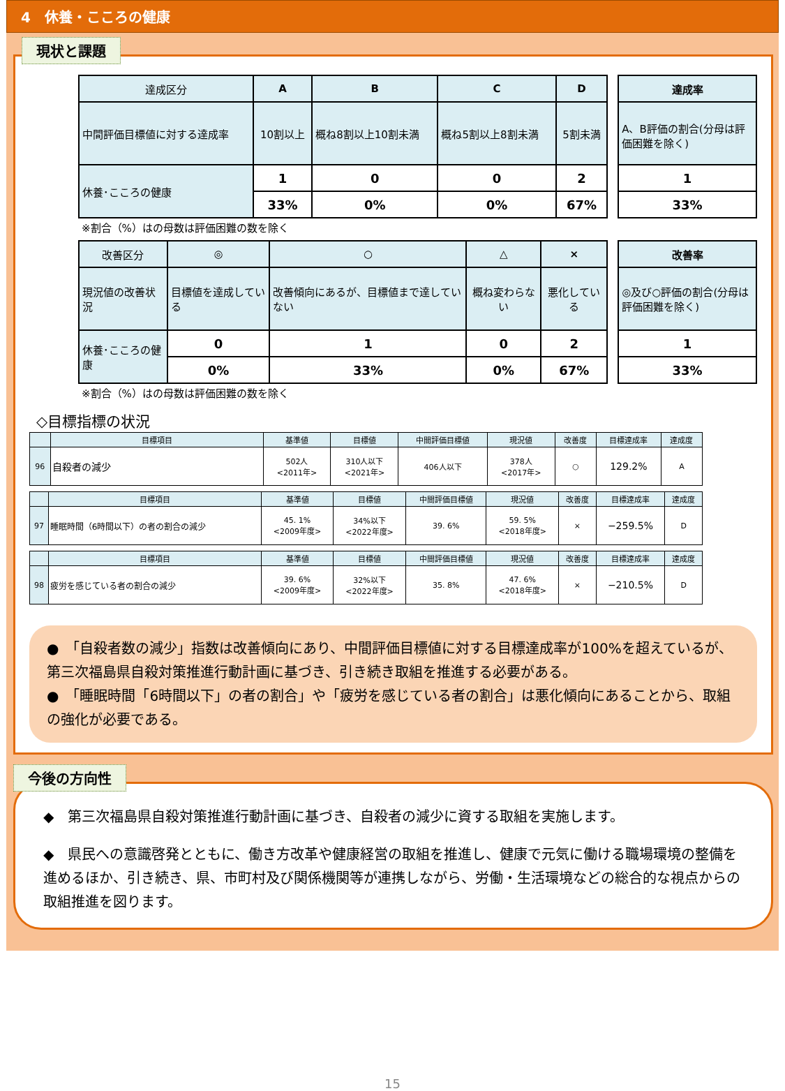4　休養・こころの健康
現状と課題
| 達成区分 | A | B | C | D |
| --- | --- | --- | --- | --- |
| 中間評価目標値に対する達成率 | 10割以上 | 概ね8割以上10割未満 | 概ね5割以上8割未満 | 5割未満 |
| 休養･こころの健康 | 1 | 0 | 0 | 2 |
| | 33% | 0% | 0% | 67% |
| 達成率 |
| --- |
| A、B評価の割合(分母は評価困難を除く) |
| 1 |
| 33% |
※割合（%）はの母数は評価困難の数を除く
| 改善区分 | ◎ | ○ | △ | × |
| --- | --- | --- | --- | --- |
| 現況値の改善状況 | 目標値を達成している | 改善傾向にあるが、目標値まで達していない | 概ね変わらない | 悪化している |
| 休養･こころの健康 | 0 | 1 | 0 | 2 |
| | 0% | 33% | 0% | 67% |
| 改善率 |
| --- |
| ◎及び○評価の割合(分母は評価困難を除く) |
| 1 |
| 33% |
※割合（%）はの母数は評価困難の数を除く
◇目標指標の状況
| | 目標項目 | 基準値 | 目標値 | 中間評価目標値 | 現況値 | 改善度 | 目標達成率 | 達成度 |
| --- | --- | --- | --- | --- | --- | --- | --- | --- |
| 96 | 自殺者の減少 | 502人 <2011年> | 310人以下 <2021年> | 406人以下 | 378人 <2017年> | ○ | 129.2% | A |
| | 目標項目 | 基準値 | 目標値 | 中間評価目標値 | 現況値 | 改善度 | 目標達成率 | 達成度 |
| --- | --- | --- | --- | --- | --- | --- | --- | --- |
| 97 | 睡眠時間（6時間以下）の者の割合の減少 | 45. 1% <2009年度> | 34%以下 <2022年度> | 39. 6% | 59. 5% <2018年度> | × | −259.5% | D |
| | 目標項目 | 基準値 | 目標値 | 中間評価目標値 | 現況値 | 改善度 | 目標達成率 | 達成度 |
| --- | --- | --- | --- | --- | --- | --- | --- | --- |
| 98 | 疲労を感じている者の割合の減少 | 39. 6% <2009年度> | 32%以下 <2022年度> | 35. 8% | 47. 6% <2018年度> | × | −210.5% | D |
●　「自殺者数の減少」指数は改善傾向にあり、中間評価目標値に対する目標達成率が100%を超えているが、第三次福島県自殺対策推進行動計画に基づき、引き続き取組を推進する必要がある。
●　「睡眠時間「6時間以下」の者の割合」や「疲労を感じている者の割合」は悪化傾向にあることから、取組の強化が必要である。
今後の方向性
◆　第三次福島県自殺対策推進行動計画に基づき、自殺者の減少に資する取組を実施します。
◆　県民への意識啓発とともに、働き方改革や健康経営の取組を推進し、健康で元気に働ける職場環境の整備を進めるほか、引き続き、県、市町村及び関係機関等が連携しながら、労働・生活環境などの総合的な視点からの取組推進を図ります。
15